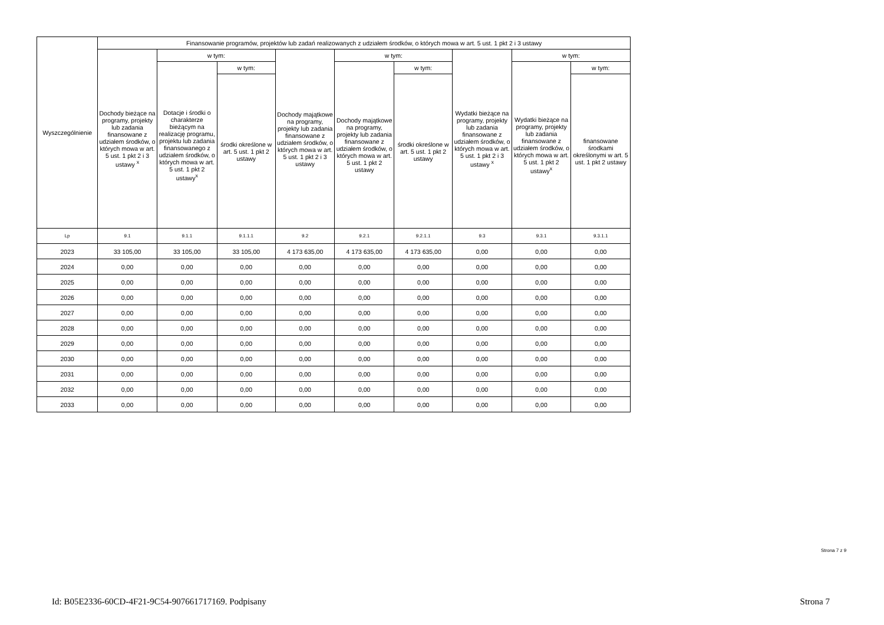| Wyszczególnienie | Finansowanie programów, projektów lub zadań realizowanych z udziałem środków, o których mowa w art. 5 ust. 1 pkt 2 i 3 ustawy | | | | | | | | |
| --- | --- | --- | --- | --- | --- | --- | --- | --- | --- |
| | Dochody bieżące na programy, projekty lub zadania finansowane z udziałem środków, o których mowa w art. 5 ust. 1 pkt 2 i 3 ustawy <sup>x</sup> | w tym: | | Dochody majątkowe na programy, projekty lub zadania finansowane z udziałem środków, o których mowa w art. 5 ust. 1 pkt 2 i 3 ustawy | w tym: | | Wydatki bieżące na programy, projekty lub zadania finansowane z udziałem środków, o których mowa w art. 5 ust. 1 pkt 2 i 3 ustawy <sup>x</sup> | w tym: | |
| | | Dotacje i środki o charakterze bieżącym na realizację programu, projektu lub zadania finansowanego z udziałem środków, o których mowa w art. 5 ust. 1 pkt 2 ustawy<sup>x</sup> | w tym: | | Dochody majątkowe na programy, projekty lub zadania finansowane z udziałem środków, o których mowa w art. 5 ust. 1 pkt 2 ustawy | w tym: | | Wydatki bieżące na programy, projekty lub zadania finansowane z udziałem środków, o których mowa w art. 5 ust. 1 pkt 2 ustawy<sup>x</sup> | w tym: |
| | | | środki określone w art. 5 ust. 1 pkt 2 ustawy | | | środki określone w art. 5 ust. 1 pkt 2 ustawy | | | finansowane środkami określonymi w art. 5 ust. 1 pkt 2 ustawy |
| Lp | 9.1 | 9.1.1 | 9.1.1.1 | 9.2 | 9.2.1 | 9.2.1.1 | 9.3 | 9.3.1 | 9.3.1.1 |
| 2023 | 33 105,00 | 33 105,00 | 33 105,00 | 4 173 635,00 | 4 173 635,00 | 4 173 635,00 | 0,00 | 0,00 | 0,00 |
| 2024 | 0,00 | 0,00 | 0,00 | 0,00 | 0,00 | 0,00 | 0,00 | 0,00 | 0,00 |
| 2025 | 0,00 | 0,00 | 0,00 | 0,00 | 0,00 | 0,00 | 0,00 | 0,00 | 0,00 |
| 2026 | 0,00 | 0,00 | 0,00 | 0,00 | 0,00 | 0,00 | 0,00 | 0,00 | 0,00 |
| 2027 | 0,00 | 0,00 | 0,00 | 0,00 | 0,00 | 0,00 | 0,00 | 0,00 | 0,00 |
| 2028 | 0,00 | 0,00 | 0,00 | 0,00 | 0,00 | 0,00 | 0,00 | 0,00 | 0,00 |
| 2029 | 0,00 | 0,00 | 0,00 | 0,00 | 0,00 | 0,00 | 0,00 | 0,00 | 0,00 |
| 2030 | 0,00 | 0,00 | 0,00 | 0,00 | 0,00 | 0,00 | 0,00 | 0,00 | 0,00 |
| 2031 | 0,00 | 0,00 | 0,00 | 0,00 | 0,00 | 0,00 | 0,00 | 0,00 | 0,00 |
| 2032 | 0,00 | 0,00 | 0,00 | 0,00 | 0,00 | 0,00 | 0,00 | 0,00 | 0,00 |
| 2033 | 0,00 | 0,00 | 0,00 | 0,00 | 0,00 | 0,00 | 0,00 | 0,00 | 0,00 |
Strona 7 z 9
Id: B05E2336-60CD-4F21-9C54-907661717169. Podpisany Strona 7